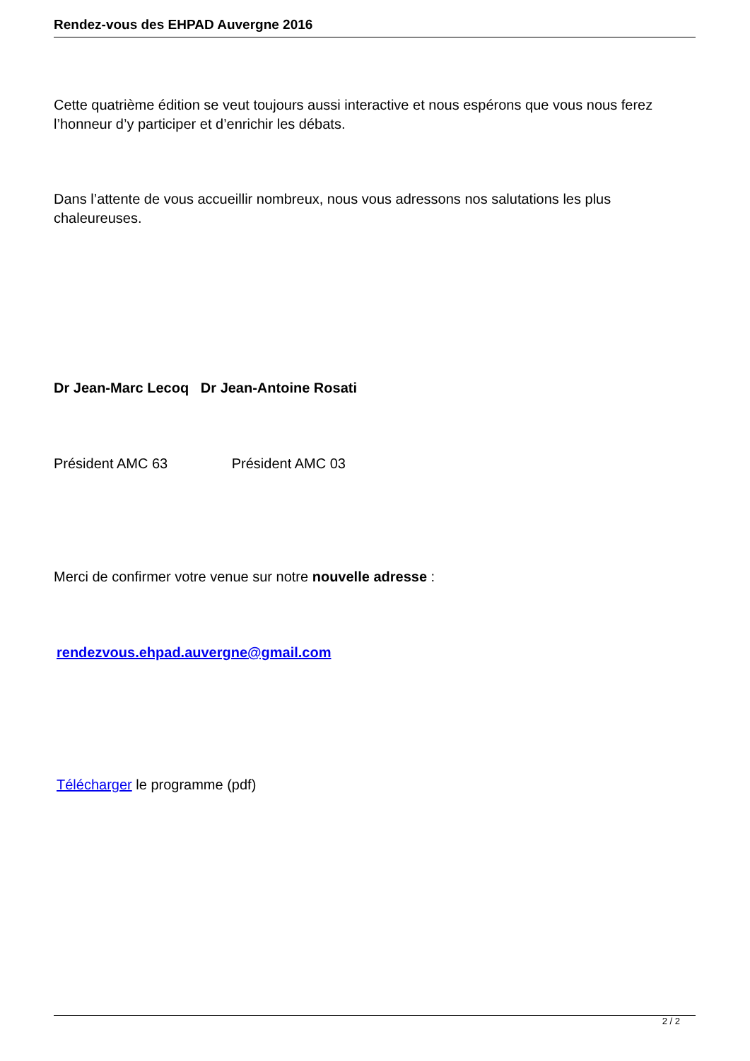Rendez-vous des EHPAD Auvergne 2016
Cette quatrième édition se veut toujours aussi interactive et nous espérons que vous nous ferez l’honneur d’y participer et d’enrichir les débats.
Dans l’attente de vous accueillir nombreux, nous vous adressons nos salutations les plus chaleureuses.
Dr Jean-Marc Lecoq Dr Jean-Antoine Rosati
Président AMC 63 Président AMC 03
Merci de confirmer votre venue sur notre nouvelle adresse :
rendezvous.ehpad.auvergne@gmail.com
Télécharger le programme (pdf)
2 / 2